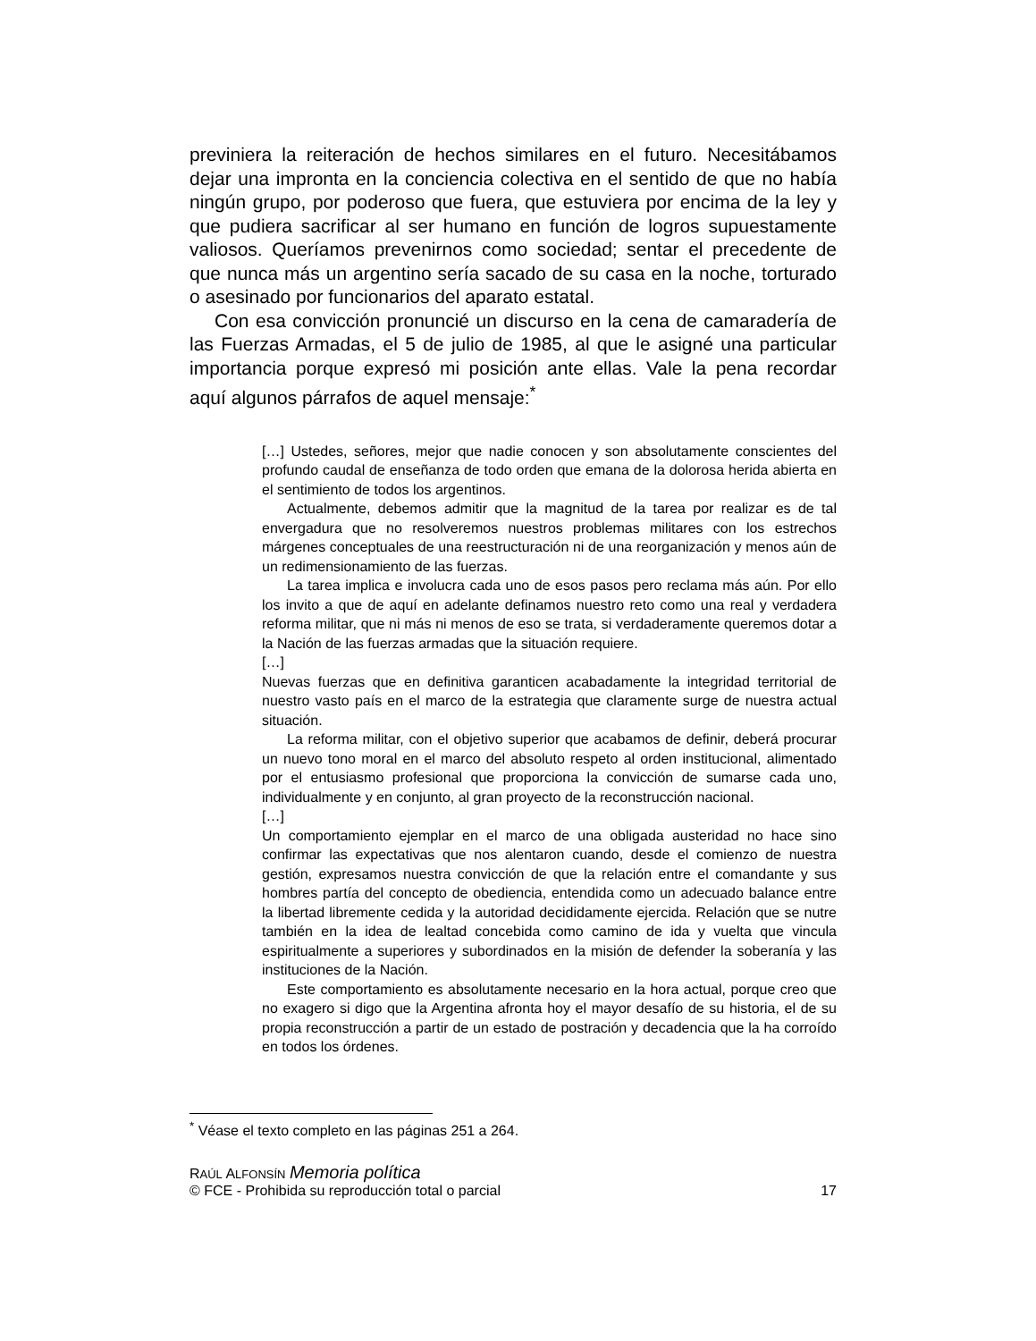previniera la reiteración de hechos similares en el futuro. Necesitábamos dejar una impronta en la conciencia colectiva en el sentido de que no había ningún grupo, por poderoso que fuera, que estuviera por encima de la ley y que pudiera sacrificar al ser humano en función de logros supuestamente valiosos. Queríamos prevenirnos como sociedad; sentar el precedente de que nunca más un argentino sería sacado de su casa en la noche, torturado o asesinado por funcionarios del aparato estatal.
Con esa convicción pronuncié un discurso en la cena de camaradería de las Fuerzas Armadas, el 5 de julio de 1985, al que le asigné una particular importancia porque expresó mi posición ante ellas. Vale la pena recordar aquí algunos párrafos de aquel mensaje:<sup>*</sup>
[…] Ustedes, señores, mejor que nadie conocen y son absolutamente conscientes del profundo caudal de enseñanza de todo orden que emana de la dolorosa herida abierta en el sentimiento de todos los argentinos.
Actualmente, debemos admitir que la magnitud de la tarea por realizar es de tal envergadura que no resolveremos nuestros problemas militares con los estrechos márgenes conceptuales de una reestructuración ni de una reorganización y menos aún de un redimensionamiento de las fuerzas.
La tarea implica e involucra cada uno de esos pasos pero reclama más aún. Por ello los invito a que de aquí en adelante definamos nuestro reto como una real y verdadera reforma militar, que ni más ni menos de eso se trata, si verdaderamente queremos dotar a la Nación de las fuerzas armadas que la situación requiere.
[…]
Nuevas fuerzas que en definitiva garanticen acabadamente la integridad territorial de nuestro vasto país en el marco de la estrategia que claramente surge de nuestra actual situación.
La reforma militar, con el objetivo superior que acabamos de definir, deberá procurar un nuevo tono moral en el marco del absoluto respeto al orden institucional, alimentado por el entusiasmo profesional que proporciona la convicción de sumarse cada uno, individualmente y en conjunto, al gran proyecto de la reconstrucción nacional.
[…]
Un comportamiento ejemplar en el marco de una obligada austeridad no hace sino confirmar las expectativas que nos alentaron cuando, desde el comienzo de nuestra gestión, expresamos nuestra convicción de que la relación entre el comandante y sus hombres partía del concepto de obediencia, entendida como un adecuado balance entre la libertad libremente cedida y la autoridad decididamente ejercida. Relación que se nutre también en la idea de lealtad concebida como camino de ida y vuelta que vincula espiritualmente a superiores y subordinados en la misión de defender la soberanía y las instituciones de la Nación.
Este comportamiento es absolutamente necesario en la hora actual, porque creo que no exagero si digo que la Argentina afronta hoy el mayor desafío de su historia, el de su propia reconstrucción a partir de un estado de postración y decadencia que la ha corroído en todos los órdenes.
<sup>*</sup> Véase el texto completo en las páginas 251 a 264.
RAÚL ALFONSÍN Memoria política
© FCE - Prohibida su reproducción total o parcial 17